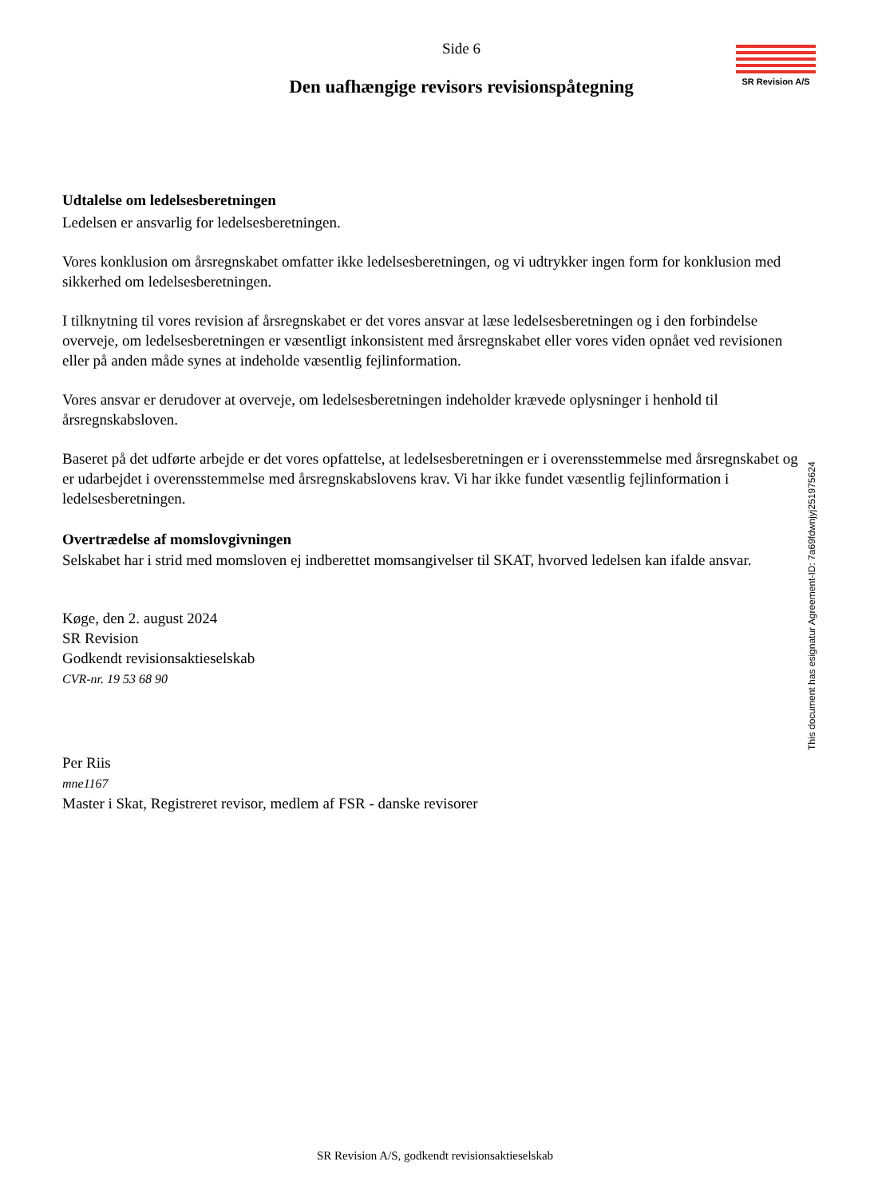SR Revision A/S
Side 6
Den uafhængige revisors revisionspåtegning
Udtalelse om ledelsesberetningen
Ledelsen er ansvarlig for ledelsesberetningen.
Vores konklusion om årsregnskabet omfatter ikke ledelsesberetningen, og vi udtrykker ingen form for konklusion med sikkerhed om ledelsesberetningen.
I tilknytning til vores revision af årsregnskabet er det vores ansvar at læse ledelsesberetningen og i den forbindelse overveje, om ledelsesberetningen er væsentligt inkonsistent med årsregnskabet eller vores viden opnået ved revisionen eller på anden måde synes at indeholde væsentlig fejlinformation.
Vores ansvar er derudover at overveje, om ledelsesberetningen indeholder krævede oplysninger i henhold til årsregnskabsloven.
Baseret på det udførte arbejde er det vores opfattelse, at ledelsesberetningen er i overensstemmelse med årsregnskabet og er udarbejdet i overensstemmelse med årsregnskabslovens krav. Vi har ikke fundet væsentlig fejlinformation i ledelsesberetningen.
Overtrædelse af momslovgivningen
Selskabet har i strid med momsloven ej indberettet momsangivelser til SKAT, hvorved ledelsen kan ifalde ansvar.
Køge, den 2. august 2024
SR Revision
Godkendt revisionsaktieselskab
CVR-nr. 19 53 68 90
Per Riis
mne1167
Master i Skat, Registreret revisor, medlem af FSR - danske revisorer
This document has esignatur Agreement-ID: 7a69fdwnjyj251975624
SR Revision A/S, godkendt revisionsaktieselskab